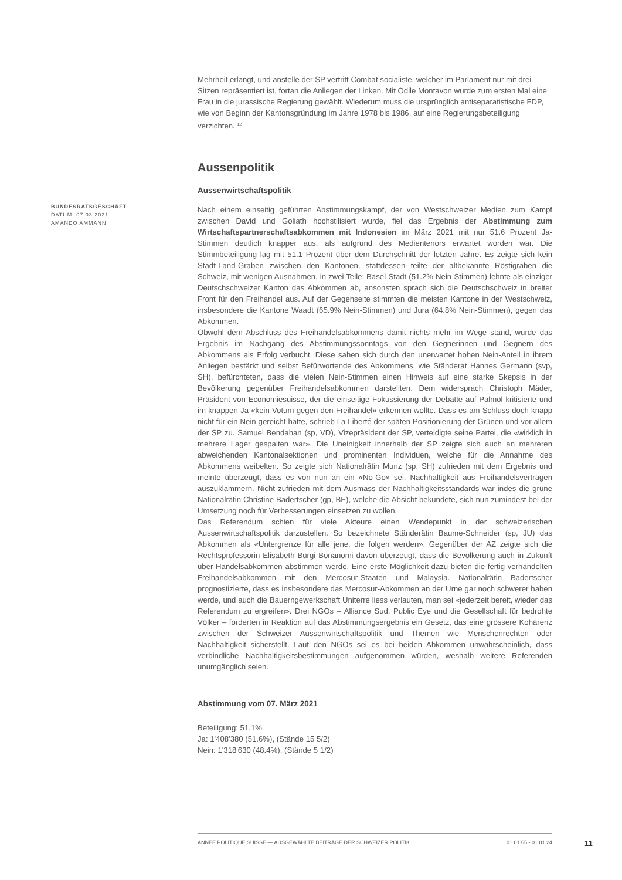BUNDESRATSGESCHÄFT
DATUM: 07.03.2021
AMANDO AMMANN
Mehrheit erlangt, und anstelle der SP vertritt Combat socialiste, welcher im Parlament nur mit drei Sitzen repräsentiert ist, fortan die Anliegen der Linken. Mit Odile Montavon wurde zum ersten Mal eine Frau in die jurassische Regierung gewählt. Wiederum muss die ursprünglich antiseparatistische FDP, wie von Beginn der Kantonsgründung im Jahre 1978 bis 1986, auf eine Regierungsbeteiligung verzichten. <sup>12</sup>
Aussenpolitik
Aussenwirtschaftspolitik
Nach einem einseitig geführten Abstimmungskampf, der von Westschweizer Medien zum Kampf zwischen David und Goliath hochstilisiert wurde, fiel das Ergebnis der Abstimmung zum Wirtschaftspartnerschaftsabkommen mit Indonesien im März 2021 mit nur 51.6 Prozent Ja-Stimmen deutlich knapper aus, als aufgrund des Medientenors erwartet worden war. Die Stimmbeteiligung lag mit 51.1 Prozent über dem Durchschnitt der letzten Jahre. Es zeigte sich kein Stadt-Land-Graben zwischen den Kantonen, stattdessen teilte der altbekannte Röstigraben die Schweiz, mit wenigen Ausnahmen, in zwei Teile: Basel-Stadt (51.2% Nein-Stimmen) lehnte als einziger Deutschschweizer Kanton das Abkommen ab, ansonsten sprach sich die Deutschschweiz in breiter Front für den Freihandel aus. Auf der Gegenseite stimmten die meisten Kantone in der Westschweiz, insbesondere die Kantone Waadt (65.9% Nein-Stimmen) und Jura (64.8% Nein-Stimmen), gegen das Abkommen.
Obwohl dem Abschluss des Freihandelsabkommens damit nichts mehr im Wege stand, wurde das Ergebnis im Nachgang des Abstimmungssonntags von den Gegnerinnen und Gegnern des Abkommens als Erfolg verbucht. Diese sahen sich durch den unerwartet hohen Nein-Anteil in ihrem Anliegen bestärkt und selbst Befürwortende des Abkommens, wie Ständerat Hannes Germann (svp, SH), befürchteten, dass die vielen Nein-Stimmen einen Hinweis auf eine starke Skepsis in der Bevölkerung gegenüber Freihandelsabkommen darstellten. Dem widersprach Christoph Mäder, Präsident von Economiesuisse, der die einseitige Fokussierung der Debatte auf Palmöl kritisierte und im knappen Ja «kein Votum gegen den Freihandel» erkennen wollte. Dass es am Schluss doch knapp nicht für ein Nein gereicht hatte, schrieb La Liberté der späten Positionierung der Grünen und vor allem der SP zu. Samuel Bendahan (sp, VD), Vizepräsident der SP, verteidigte seine Partei, die «wirklich in mehrere Lager gespalten war». Die Uneinigkeit innerhalb der SP zeigte sich auch an mehreren abweichenden Kantonalsektionen und prominenten Individuen, welche für die Annahme des Abkommens weibelten. So zeigte sich Nationalrätin Munz (sp, SH) zufrieden mit dem Ergebnis und meinte überzeugt, dass es von nun an ein «No-Go» sei, Nachhaltigkeit aus Freihandelsverträgen auszuklammern. Nicht zufrieden mit dem Ausmass der Nachhaltigkeitsstandards war indes die grüne Nationalrätin Christine Badertscher (gp, BE), welche die Absicht bekundete, sich nun zumindest bei der Umsetzung noch für Verbesserungen einsetzen zu wollen.
Das Referendum schien für viele Akteure einen Wendepunkt in der schweizerischen Aussenwirtschaftspolitik darzustellen. So bezeichnete Ständerätin Baume-Schneider (sp, JU) das Abkommen als «Untergrenze für alle jene, die folgen werden». Gegenüber der AZ zeigte sich die Rechtsprofessorin Elisabeth Bürgi Bonanomi davon überzeugt, dass die Bevölkerung auch in Zukunft über Handelsabkommen abstimmen werde. Eine erste Möglichkeit dazu bieten die fertig verhandelten Freihandelsabkommen mit den Mercosur-Staaten und Malaysia. Nationalrätin Badertscher prognostizierte, dass es insbesondere das Mercosur-Abkommen an der Urne gar noch schwerer haben werde, und auch die Bauerngewerkschaft Uniterre liess verlauten, man sei «jederzeit bereit, wieder das Referendum zu ergreifen». Drei NGOs – Alliance Sud, Public Eye und die Gesellschaft für bedrohte Völker – forderten in Reaktion auf das Abstimmungsergebnis ein Gesetz, das eine grössere Kohärenz zwischen der Schweizer Aussenwirtschaftspolitik und Themen wie Menschenrechten oder Nachhaltigkeit sicherstellt. Laut den NGOs sei es bei beiden Abkommen unwahrscheinlich, dass verbindliche Nachhaltigkeitsbestimmungen aufgenommen würden, weshalb weitere Referenden unumgänglich seien.
Abstimmung vom 07. März 2021
Beteiligung: 51.1%
Ja: 1'408'380 (51.6%), (Stände 15 5/2)
Nein: 1'318'630 (48.4%), (Stände 5 1/2)
ANNÉE POLITIQUE SUISSE — AUSGEWÄHLTE BEITRÄGE DER SCHWEIZER POLITIK 01.01.65 - 01.01.24
11